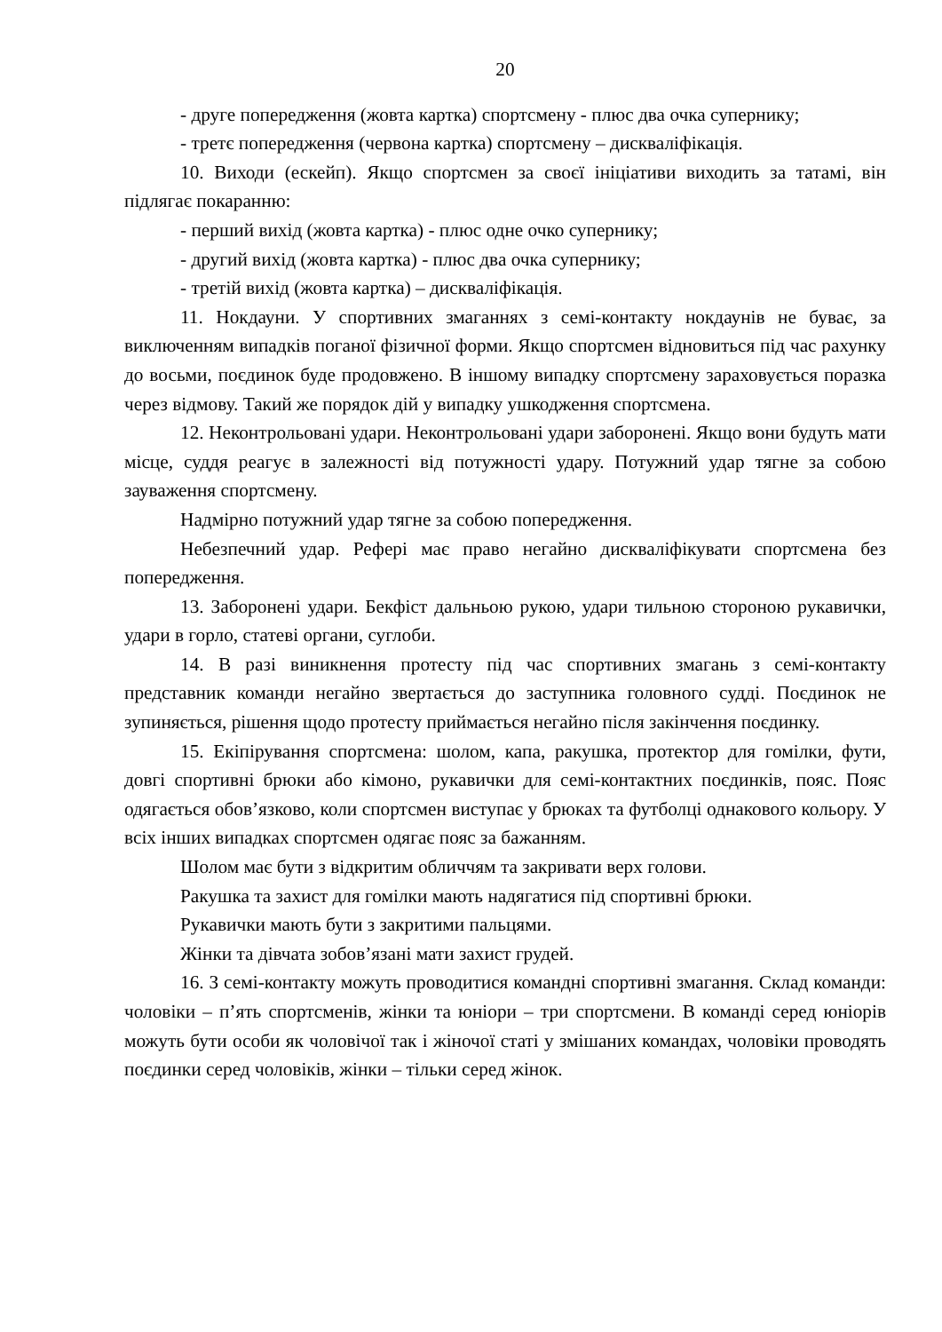20
- друге попередження (жовта картка) спортсмену - плюс два очка супернику;
- третє попередження (червона картка) спортсмену – дискваліфікація.
10. Виходи (ескейп). Якщо спортсмен за своєї ініціативи виходить за татамі, він підлягає покаранню:
- перший вихід (жовта картка) - плюс одне очко супернику;
- другий вихід (жовта картка) - плюс два очка супернику;
- третій вихід (жовта картка) – дискваліфікація.
11. Нокдауни. У спортивних змаганнях з семі-контакту нокдаунів не буває, за виключенням випадків поганої фізичної форми. Якщо спортсмен відновиться під час рахунку до восьми, поєдинок буде продовжено. В іншому випадку спортсмену зараховується поразка через відмову. Такий же порядок дій у випадку ушкодження спортсмена.
12. Неконтрольовані удари. Неконтрольовані удари заборонені. Якщо вони будуть мати місце, суддя реагує в залежності від потужності удару. Потужний удар тягне за собою зауваження спортсмену.
Надмірно потужний удар тягне за собою попередження.
Небезпечний удар. Рефері має право негайно дискваліфікувати спортсмена без попередження.
13. Заборонені удари. Бекфіст дальньою рукою, удари тильною стороною рукавички, удари в горло, статеві органи, суглоби.
14. В разі виникнення протесту під час спортивних змагань з семі-контакту представник команди негайно звертається до заступника головного судді. Поєдинок не зупиняється, рішення щодо протесту приймається негайно після закінчення поєдинку.
15. Екіпірування спортсмена: шолом, капа, ракушка, протектор для гомілки, фути, довгі спортивні брюки або кімоно, рукавички для семі-контактних поєдинків, пояс. Пояс одягається обов’язково, коли спортсмен виступає у брюках та футболці однакового кольору. У всіх інших випадках спортсмен одягає пояс за бажанням.
Шолом має бути з відкритим обличчям та закривати верх голови.
Ракушка та захист для гомілки мають надягатися під спортивні брюки.
Рукавички мають бути з закритими пальцями.
Жінки та дівчата зобов’язані мати захист грудей.
16. З семі-контакту можуть проводитися командні спортивні змагання. Склад команди: чоловіки – п’ять спортсменів, жінки та юніори – три спортсмени. В команді серед юніорів можуть бути особи як чоловічої так і жіночої статі у змішаних командах, чоловіки проводять поєдинки серед чоловіків, жінки – тільки серед жінок.